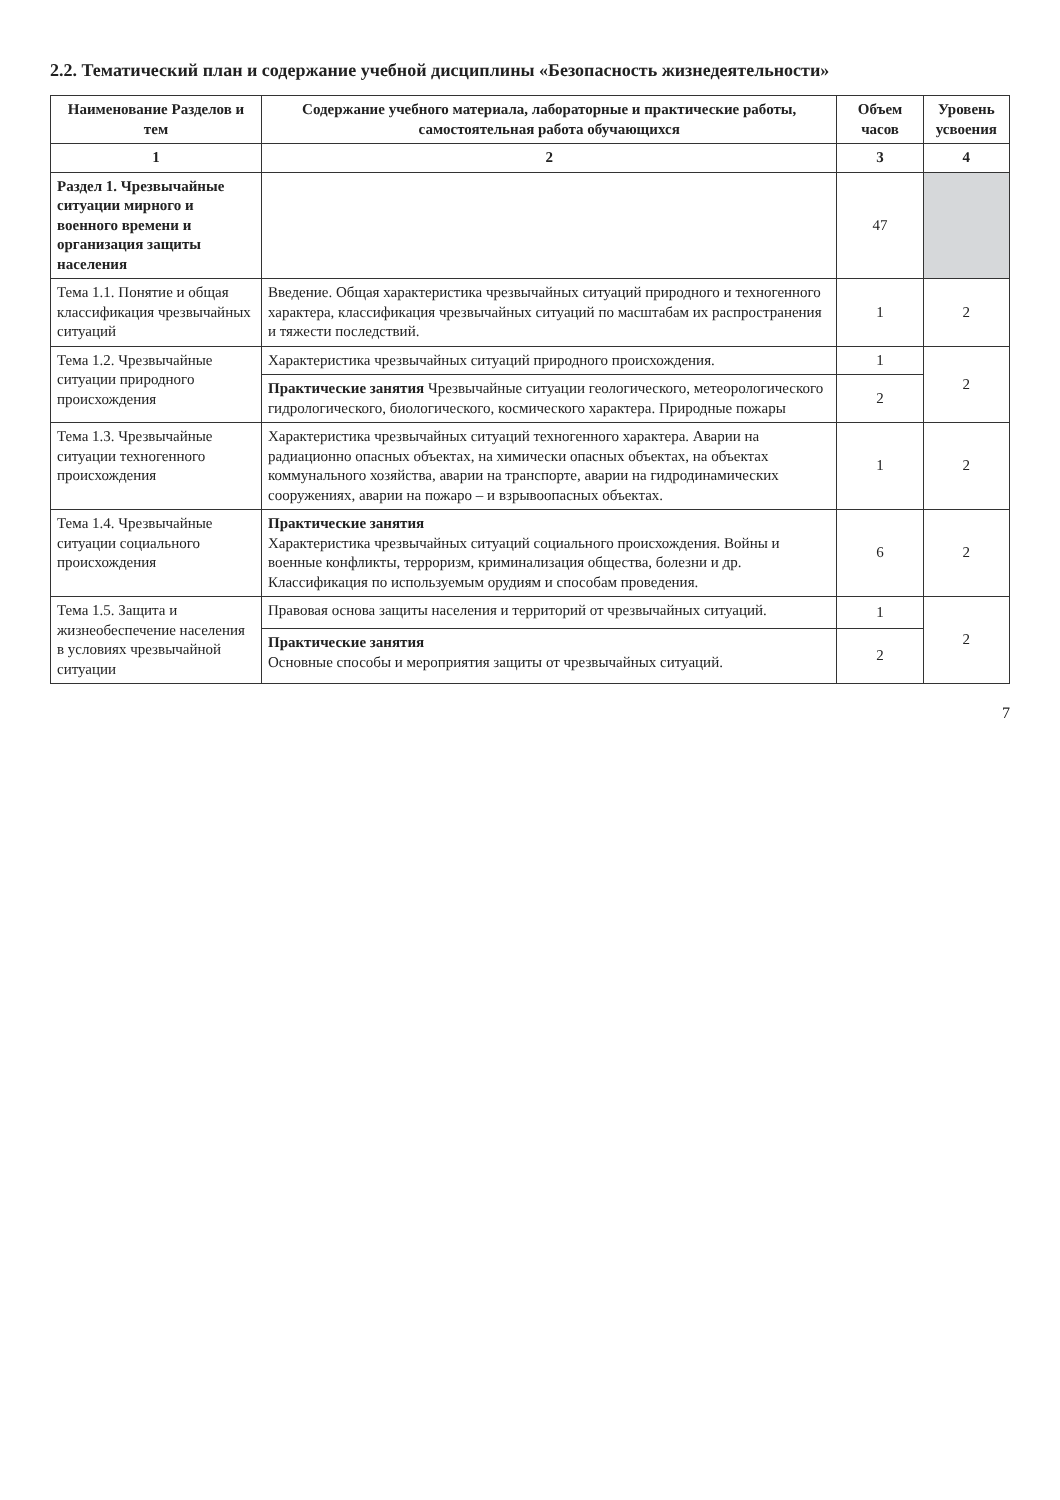2.2. Тематический план и содержание учебной дисциплины «Безопасность жизнедеятельности»
| Наименование Разделов и тем | Содержание учебного материала, лабораторные и практические работы, самостоятельная работа обучающихся | Объем часов | Уровень усвоения |
| --- | --- | --- | --- |
| 1 | 2 | 3 | 4 |
| Раздел 1. Чрезвычайные ситуации мирного и военного времени и организация защиты населения | | 47 | |
| Тема 1.1. Понятие и общая классификация чрезвычайных ситуаций | Введение. Общая характеристика чрезвычайных ситуаций природного и техногенного характера, классификация чрезвычайных ситуаций по масштабам их распространения и тяжести последствий. | 1 | 2 |
| Тема 1.2. Чрезвычайные ситуации природного происхождения | Характеристика чрезвычайных ситуаций природного происхождения. | 1 | 2 |
| | Практические занятия Чрезвычайные ситуации геологического, метеорологического гидрологического, биологического, космического характера. Природные пожары | 2 | |
| Тема 1.3. Чрезвычайные ситуации техногенного происхождения | Характеристика чрезвычайных ситуаций техногенного характера. Аварии на радиационно опасных объектах, на химически опасных объектах, на объектах коммунального хозяйства, аварии на транспорте, аварии на гидродинамических сооружениях, аварии на пожаро – и взрывоопасных объектах. | 1 | 2 |
| Тема 1.4. Чрезвычайные ситуации социального происхождения | Практические занятия Характеристика чрезвычайных ситуаций социального происхождения. Войны и военные конфликты, терроризм, криминализация общества, болезни и др. Классификация по используемым орудиям и способам проведения. | 6 | 2 |
| Тема 1.5. Защита и жизнеобеспечение населения в условиях чрезвычайной ситуации | Правовая основа защиты населения и территорий от чрезвычайных ситуаций. | 1 | 2 |
| | Практические занятия Основные способы и мероприятия защиты от чрезвычайных ситуаций. | 2 | |
7